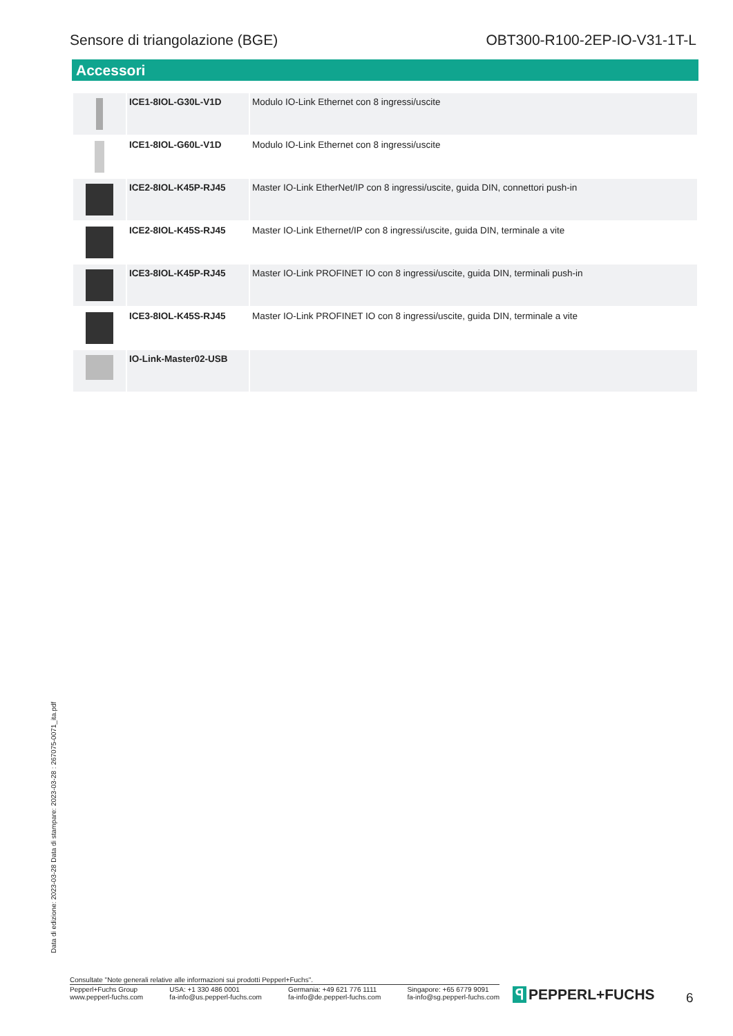Sensore di triangolazione (BGE) OBT300-R100-2EP-IO-V31-1T-L
Accessori
| | ICE1-8IOL-G30L-V1D | Modulo IO-Link Ethernet con 8 ingressi/uscite |
| | ICE1-8IOL-G60L-V1D | Modulo IO-Link Ethernet con 8 ingressi/uscite |
| | ICE2-8IOL-K45P-RJ45 | Master IO-Link EtherNet/IP con 8 ingressi/uscite, guida DIN, connettori push-in |
| | ICE2-8IOL-K45S-RJ45 | Master IO-Link Ethernet/IP con 8 ingressi/uscite, guida DIN, terminale a vite |
| | ICE3-8IOL-K45P-RJ45 | Master IO-Link PROFINET IO con 8 ingressi/uscite, guida DIN, terminali push-in |
| | ICE3-8IOL-K45S-RJ45 | Master IO-Link PROFINET IO con 8 ingressi/uscite, guida DIN, terminale a vite |
| | IO-Link-Master02-USB | |
Data di edizione: 2023-03-28 Data di stampare: 2023-03-28 : 267075-0071_ita.pdf
Consultate "Note generali relative alle informazioni sui prodotti Pepperl+Fuchs".
Pepperl+Fuchs Group
www.pepperl-fuchs.com
USA: +1 330 486 0001
fa-info@us.pepperl-fuchs.com
Germania: +49 621 776 1111
fa-info@de.pepperl-fuchs.com
Singapore: +65 6779 9091
fa-info@sg.pepperl-fuchs.com
ꟼ PEPPERL+FUCHS 6